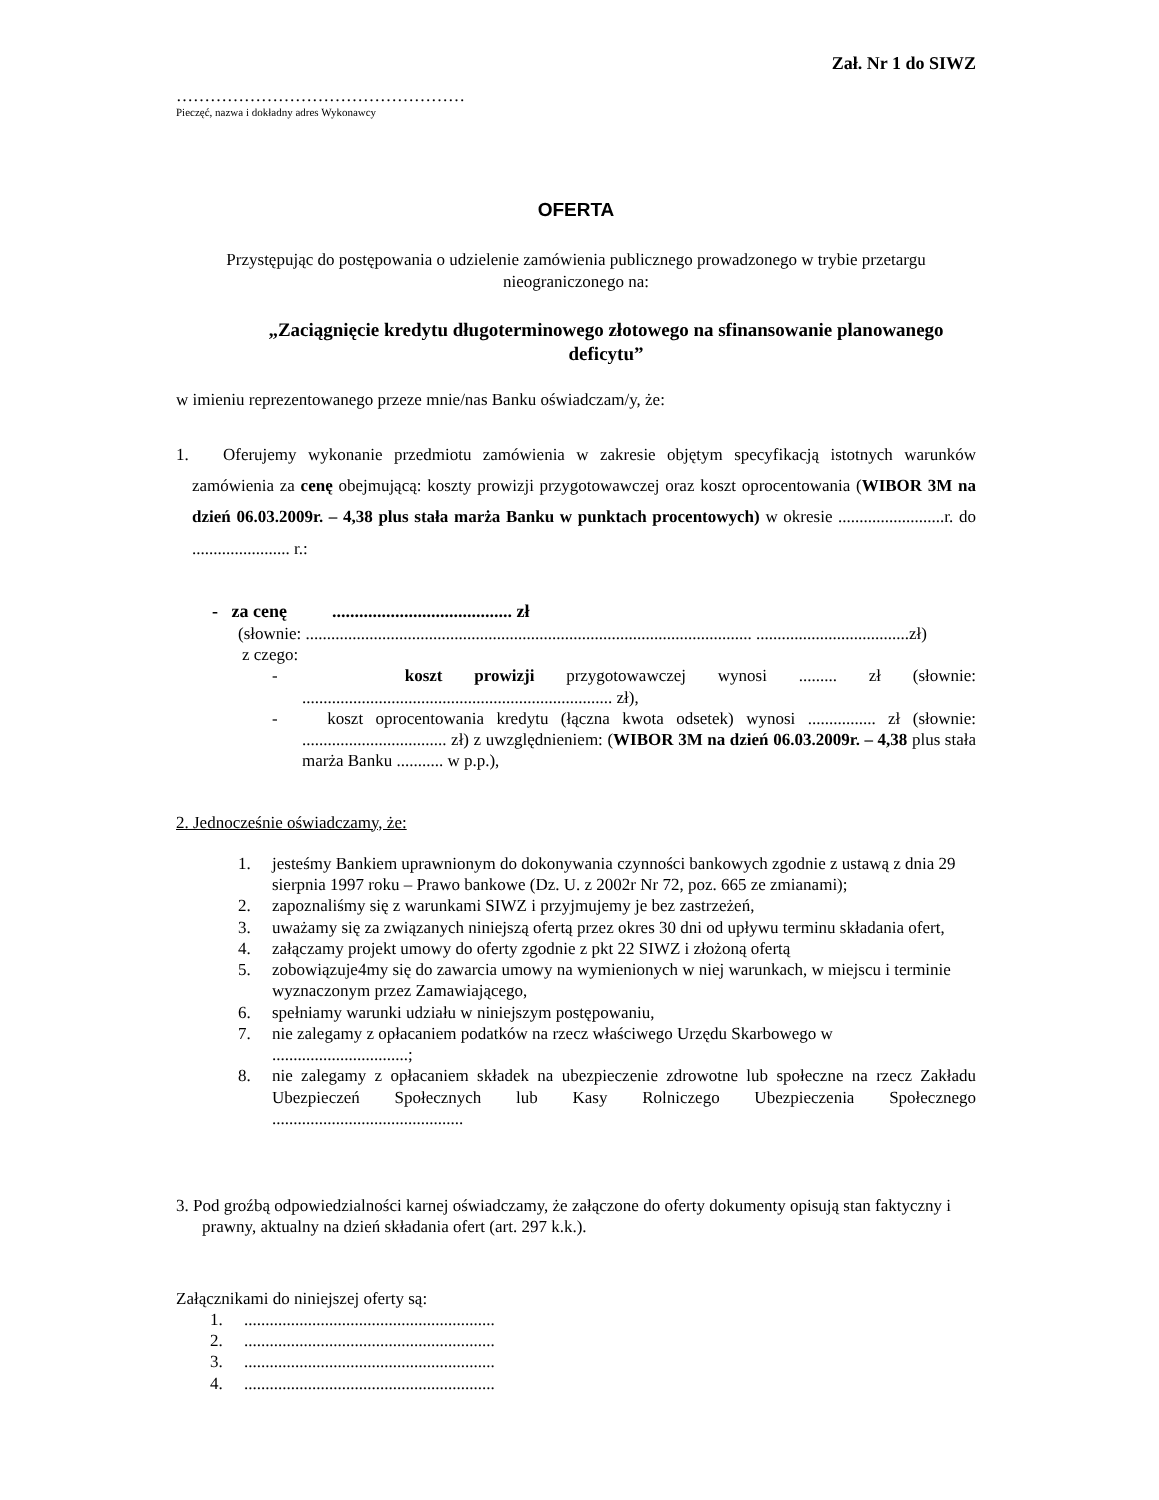Zał. Nr 1 do SIWZ
……………………………………………
Pieczęć, nazwa i dokładny adres Wykonawcy
OFERTA
Przystępując do postępowania o udzielenie zamówienia publicznego prowadzonego w trybie przetargu nieograniczonego na:
„Zaciągnięcie kredytu długoterminowego złotowego na sfinansowanie planowanego deficytu”
w imieniu reprezentowanego przeze mnie/nas Banku oświadczam/y, że:
1. Oferujemy wykonanie przedmiotu zamówienia w zakresie objętym specyfikacją istotnych warunków zamówienia za cenę obejmującą: koszty prowizji przygotowawczej oraz koszt oprocentowania (WIBOR 3M na dzień 06.03.2009r. – 4,38 plus stała marża Banku w punktach procentowych) w okresie .........................r. do ....................... r.:
- za cenę ........................................ zł
(słownie: ......................................................................................................... ....................................zł)
z czego:
- koszt prowizji przygotowawczej wynosi ......... zł (słownie: ......................................................................... zł),
- koszt oprocentowania kredytu (łączna kwota odsetek) wynosi ................ zł (słownie: .................................. zł) z uwzględnieniem: (WIBOR 3M na dzień 06.03.2009r. – 4,38 plus stała marża Banku ........... w p.p.),
2. Jednocześnie oświadczamy, że:
1. jesteśmy Bankiem uprawnionym do dokonywania czynności bankowych zgodnie z ustawą z dnia 29 sierpnia 1997 roku – Prawo bankowe (Dz. U. z 2002r Nr 72, poz. 665 ze zmianami);
2. zapoznaliśmy się z warunkami SIWZ i przyjmujemy je bez zastrzeżeń,
3. uważamy się za związanych niniejszą ofertą przez okres 30 dni od upływu terminu składania ofert,
4. załączamy projekt umowy do oferty zgodnie z pkt 22 SIWZ i złożoną ofertą
5. zobowiązuje4my się do zawarcia umowy na wymienionych w niej warunkach, w miejscu i terminie wyznaczonym przez Zamawiającego,
6. spełniamy warunki udziału w niniejszym postępowaniu,
7. nie zalegamy z opłacaniem podatków na rzecz właściwego Urzędu Skarbowego w ................................;
8. nie zalegamy z opłacaniem składek na ubezpieczenie zdrowotne lub społeczne na rzecz Zakładu Ubezpieczeń Społecznych lub Kasy Rolniczego Ubezpieczenia Społecznego .............................................
3. Pod groźbą odpowiedzialności karnej oświadczamy, że załączone do oferty dokumenty opisują stan faktyczny i prawny, aktualny na dzień składania ofert (art. 297 k.k.).
Załącznikami do niniejszej oferty są:
1............................................................
2............................................................
3............................................................
4............................................................